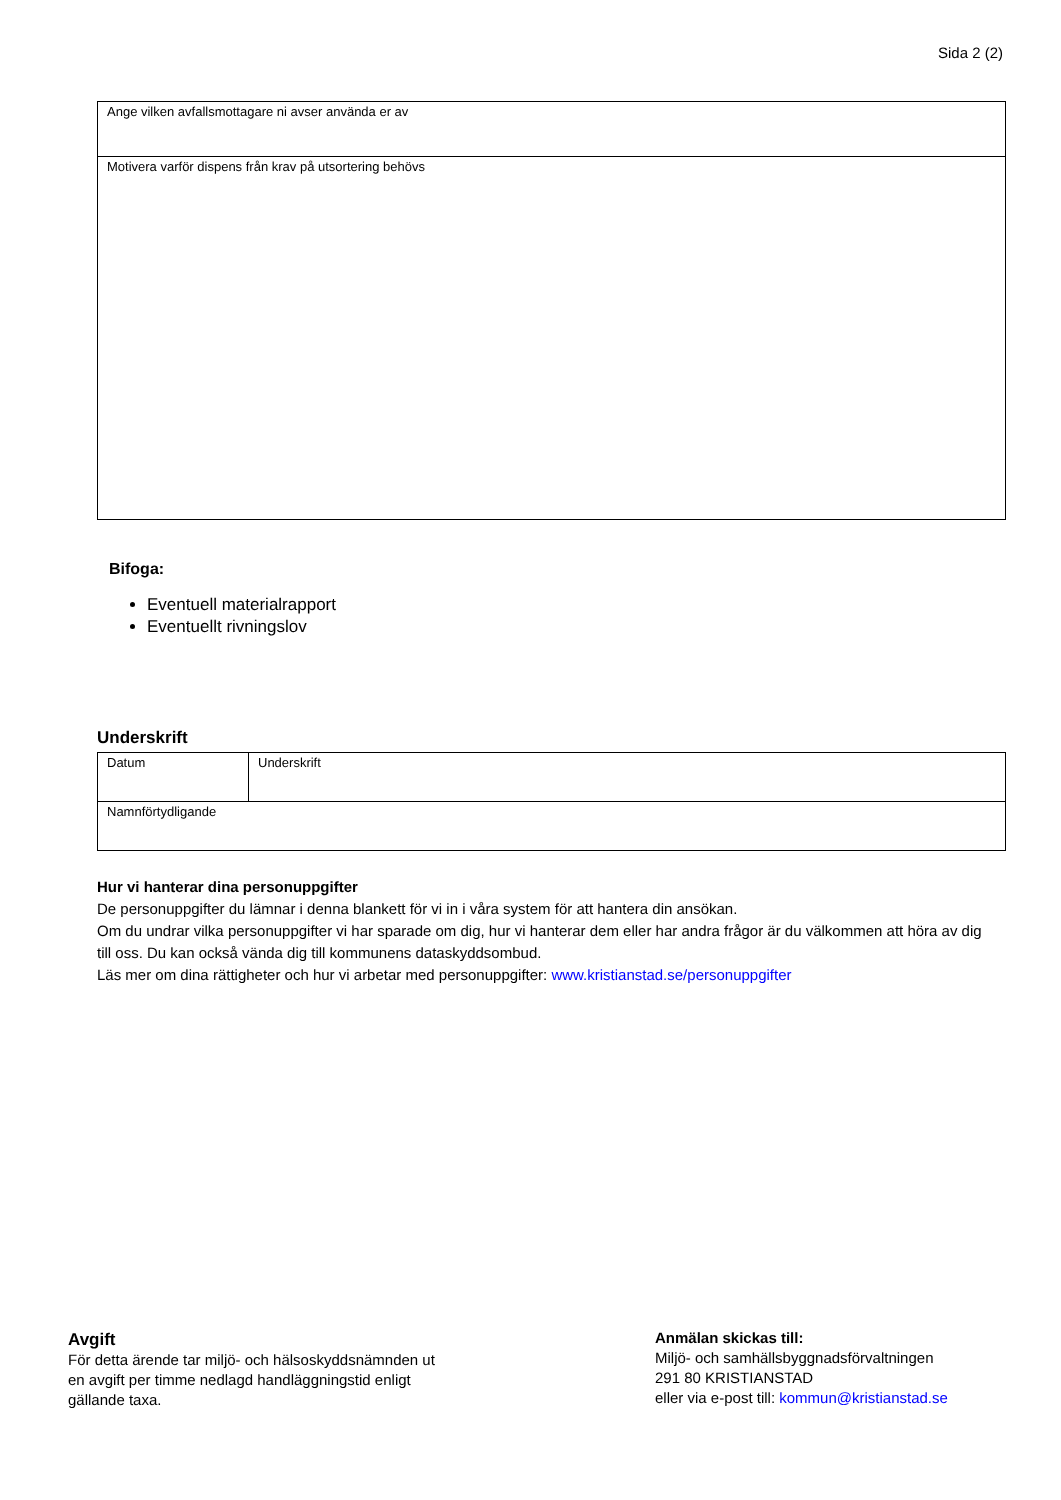Sida 2 (2)
| Ange vilken avfallsmottagare ni avser använda er av |
| Motivera varför dispens från krav på utsortering behövs |
Bifoga:
Eventuell materialrapport
Eventuellt rivningslov
Underskrift
| Datum | Underskrift |
| Namnförtydligande | |
Hur vi hanterar dina personuppgifter
De personuppgifter du lämnar i denna blankett för vi in i våra system för att hantera din ansökan.
Om du undrar vilka personuppgifter vi har sparade om dig, hur vi hanterar dem eller har andra frågor är du välkommen att höra av dig till oss. Du kan också vända dig till kommunens dataskyddsombud.
Läs mer om dina rättigheter och hur vi arbetar med personuppgifter: www.kristianstad.se/personuppgifter
Avgift
För detta ärende tar miljö- och hälsoskyddsnämnden ut
en avgift per timme nedlagd handläggningstid enligt
gällande taxa.
Anmälan skickas till:
Miljö- och samhällsbyggnadsförvaltningen
291 80 KRISTIANSTAD
eller via e-post till: kommun@kristianstad.se